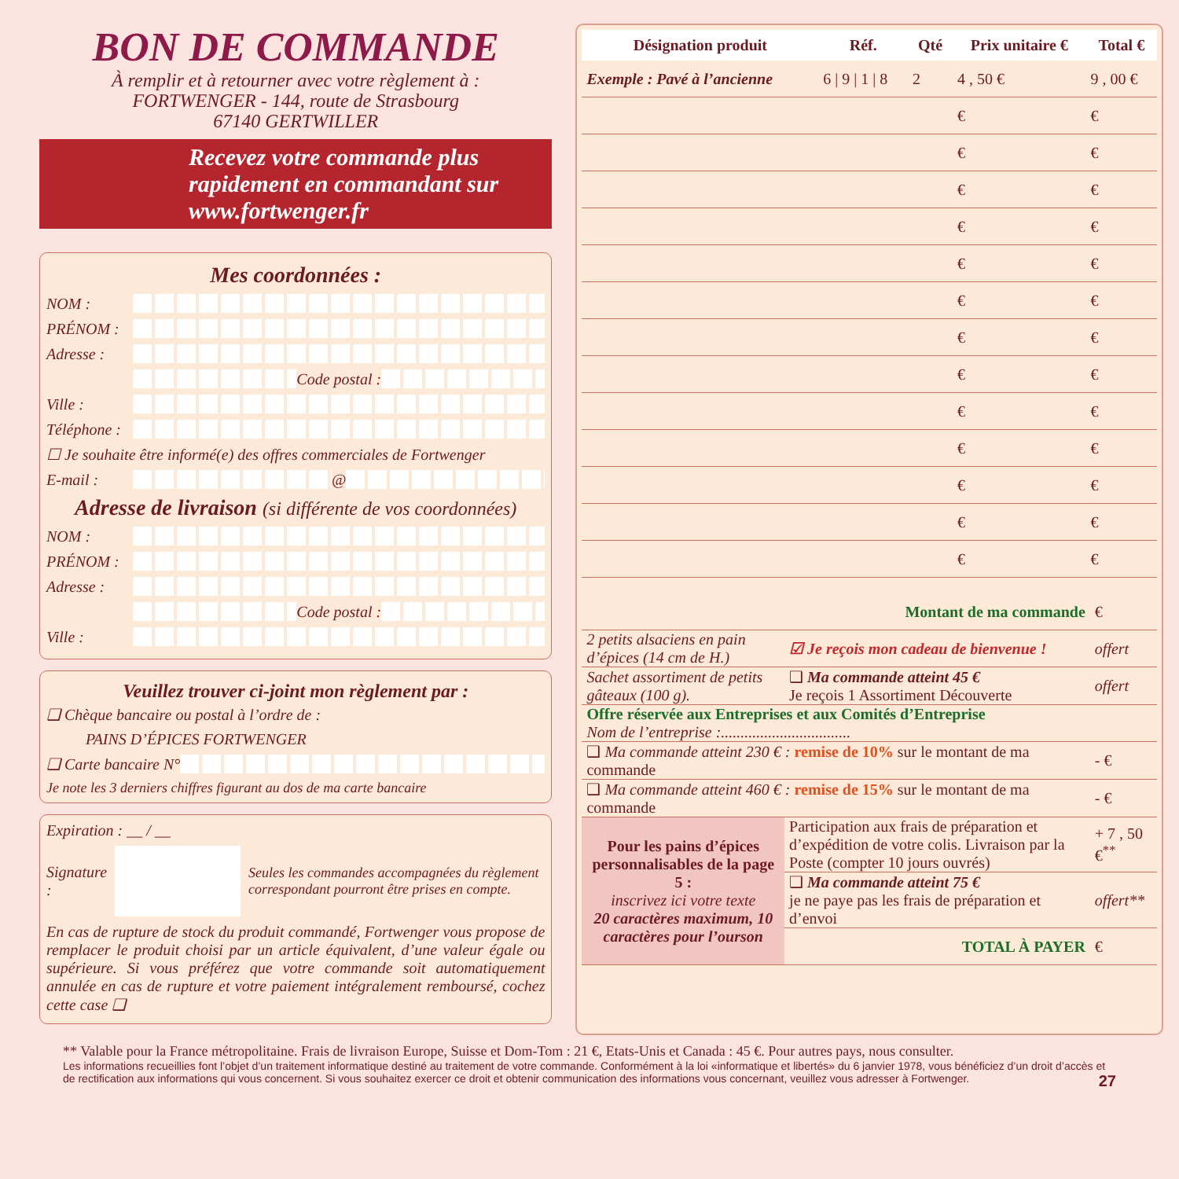BON DE COMMANDE
À remplir et à retourner avec votre règlement à :
FORTWENGER - 144, route de Strasbourg
67140 GERTWILLER
Recevez votre commande plus rapidement en commandant sur www.fortwenger.fr
Mes coordonnées :
NOM :
PRÉNOM :
Adresse :
Code postal :
Ville :
Téléphone :
☐ Je souhaite être informé(e) des offres commerciales de Fortwenger
E-mail : @
Adresse de livraison (si différente de vos coordonnées)
NOM :
PRÉNOM :
Adresse :
Code postal :
Ville :
Veuillez trouver ci-joint mon règlement par :
❑ Chèque bancaire ou postal à l’ordre de :
PAINS D’ÉPICES FORTWENGER
❑ Carte bancaire N°
Je note les 3 derniers chiffres figurant au dos de ma carte bancaire
Expiration : __ / __
Signature : Seules les commandes accompagnées du règlement correspondant pourront être prises en compte.
En cas de rupture de stock du produit commandé, Fortwenger vous propose de remplacer le produit choisi par un article équivalent, d’une valeur égale ou supérieure. Si vous préférez que votre commande soit automatiquement annulée en cas de rupture et votre paiement intégralement remboursé, cochez cette case ❑
| Désignation produit | Réf. | Qté | Prix unitaire € | Total € |
| --- | --- | --- | --- | --- |
| Exemple : Pavé à l’ancienne | 6 / 9 / 1 / 8 | 2 | 4 , 50 € | 9 , 00 € |
| | | | € | € |
| | | | € | € |
| | | | € | € |
| | | | € | € |
| | | | € | € |
| | | | € | € |
| | | | € | € |
| | | | € | € |
| | | | € | € |
| | | | € | € |
| | | | € | € |
| | | | € | € |
| | | | € | € |
| Montant de ma commande | | € |
| 2 petits alsaciens en pain d’épices (14 cm de H.) | ☑ Je reçois mon cadeau de bienvenue ! | offert |
| Sachet assortiment de petits gâteaux (100 g). | ❑ Ma commande atteint 45 € Je reçois 1 Assortiment Découverte | offert |
| Offre réservée aux Entreprises et aux Comités d’Entreprise Nom de l’entreprise :................................. | | |
| ❑ Ma commande atteint 230 € : remise de 10% sur le montant de ma commande | | - € |
| ❑ Ma commande atteint 460 € : remise de 15% sur le montant de ma commande | | - € |
| Pour les pains d’épices personnalisables de la page 5 : inscrivez ici votre texte 20 caractères maximum, 10 caractères pour l’ourson | Participation aux frais de préparation et d’expédition de votre colis. Livraison par la Poste (compter 10 jours ouvrés) | + 7 , 50 €<sup>**</sup> |
| | ❑ Ma commande atteint 75 € je ne paye pas les frais de préparation et d’envoi | offert** |
| | TOTAL À PAYER | € |
** Valable pour la France métropolitaine. Frais de livraison Europe, Suisse et Dom-Tom : 21 €, Etats-Unis et Canada : 45 €. Pour autres pays, nous consulter.
Les informations recueillies font l’objet d’un traitement informatique destiné au traitement de votre commande. Conformément à la loi «informatique et libertés» du 6 janvier 1978, vous bénéficiez d’un droit d’accès et de rectification aux informations qui vous concernent. Si vous souhaitez exercer ce droit et obtenir communication des informations vous concernant, veuillez vous adresser à Fortwenger. 27